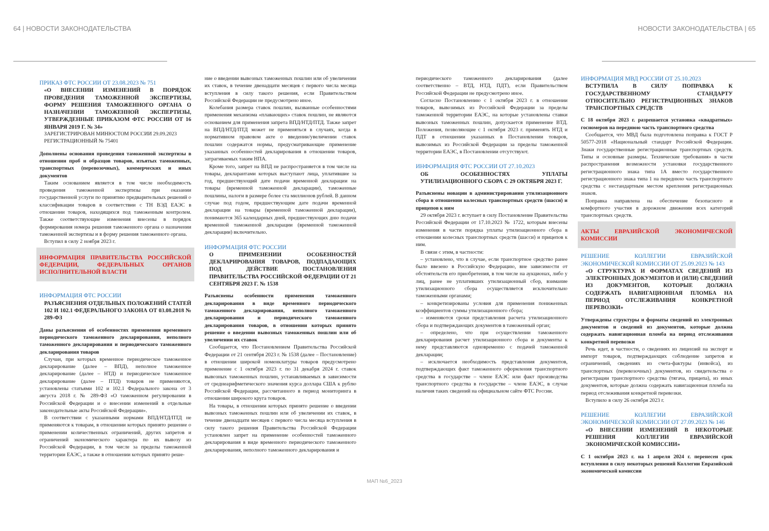64 | НОВОСТИ ЗАКОНОДАТЕЛЬСТВА НОВОСТИ ЗАКОНОДАТЕЛЬСТВА | 65
ПРИКАЗ ФТС РОССИИ ОТ 23.08.2023 № 751
«О ВНЕСЕНИИ ИЗМЕНЕНИЙ В ПОРЯДОК ПРОВЕДЕНИЯ ТАМОЖЕННОЙ ЭКСПЕРТИЗЫ, ФОРМУ РЕШЕНИЯ ТАМОЖЕННОГО ОРГАНА О НАЗНАЧЕНИИ ТАМОЖЕННОЙ ЭКСПЕРТИЗЫ, УТВЕРЖДЕННЫЕ ПРИКАЗОМ ФТС РОССИИ ОТ 16 ЯНВАРЯ 2019 Г. № 34»
ЗАРЕГИСТРИРОВАН МИНЮСТОМ РОССИИ 29.09.2023
РЕГИСТРАЦИОННЫЙ № 75401
Дополнены основания проведения таможенной экспертизы в отношении проб и образцов товаров, изъятых таможенных, транспортных (перевозочных), коммерческих и иных документов
Таким основанием является в том числе необходимость проведения таможенной экспертизы при оказании государственной услуги по принятию предварительных решений о классификации товаров в соответствии с ТН ВЭД ЕАЭС в отношении товаров, находящихся под таможенным контролем. Также соответствующие изменения внесены в порядок формирования номера решения таможенного органа о назначении таможенной экспертизы и в форму решения таможенного органа.
Вступил в силу 2 ноября 2023 г.
ИНФОРМАЦИЯ ПРАВИТЕЛЬСТВА РОССИЙСКОЙ ФЕДЕРАЦИИ, ФЕДЕРАЛЬНЫХ ОРГАНОВ ИСПОЛНИТЕЛЬНОЙ ВЛАСТИ
ИНФОРМАЦИЯ ФТС РОССИИ
РАЗЪЯСНЕНИЯ ОТДЕЛЬНЫХ ПОЛОЖЕНИЙ СТАТЕЙ 102 И 102.1 ФЕДЕРАЛЬНОГО ЗАКОНА ОТ 03.08.2018 № 289-ФЗ
Даны разъяснения об особенностях применения временного периодического таможенного декларирования, неполного таможенного декларирования и периодического таможенного декларирования товаров
Случаи, при которых временное периодическое таможенное декларирование (далее – ВПД), неполное таможенное декларирование (далее – НТД) и периодическое таможенное декларирование (далее – ПТД) товаров не применяются, установлены статьями 102 и 102.1 Федерального закона от 3 августа 2018 г. № 289-ФЗ «О таможенном регулировании в Российской Федерации и о внесении изменений в отдельные законодательные акты Российской Федерации».
В соответствии с указанными нормами ВПД/НТД/ПТД не применяются к товарам, в отношении которых принято решение о применении количественных ограничений, других запретов и ограничений экономического характера по их вывозу из Российской Федерации, в том числе за пределы таможенной территории ЕАЭС, а также в отношении которых принято реше-
ние о введении вывозных таможенных пошлин или об увеличении их ставок, в течение двенадцати месяцев с первого числа месяца вступления в силу такого решения, если Правительством Российской Федерации не предусмотрено иное.
Колебания размера ставок пошлин, вызванные особенностями применения механизма «плавающих» ставок пошлин, не являются основанием для применения запрета ВПД/НТД/ПТД. Также запрет на ВПД/НТД/ПТД может не применяться в случаях, когда в нормативном правовом акте о введении/увеличении ставок пошлин содержатся нормы, предусматривающие применение указанных особенностей декларирования в отношении товаров, затрагиваемых таким НПА.
Кроме того, запрет на ВПД не распространяется в том числе на товары, декларантами которых выступают лица, уплатившие за год, предшествующий дате подачи временной декларации на товары (временной таможенной декларации), таможенные пошлины, налоги в размере более ста миллионов рублей. В данном случае под годом, предшествующим дате подачи временной декларации на товары (временной таможенной декларации), понимаются 365 календарных дней, предшествующих дню подачи временной таможенной декларации (временной таможенной декларации) включительно.
ИНФОРМАЦИЯ ФТС РОССИИ
О ПРИМЕНЕНИИ ОСОБЕННОСТЕЙ ДЕКЛАРИРОВАНИЯ ТОВАРОВ, ПОДПАДАЮЩИХ ПОД ДЕЙСТВИЕ ПОСТАНОВЛЕНИЯ ПРАВИТЕЛЬСТВА РОССИЙСКОЙ ФЕДЕРАЦИИ ОТ 21 СЕНТЯБРЯ 2023 Г. № 1538
Разъяснены особенности применения таможенного декларирования в виде временного периодического таможенного декларирования, неполного таможенного декларирования и периодического таможенного декларирования товаров, в отношении которых принято решение о введении вывозных таможенных пошлин или об увеличении их ставок
Сообщается, что Постановлением Правительства Российской Федерации от 21 сентября 2023 г. № 1538 (далее – Постановление) в отношении широкой номенклатуры товаров предусмотрено применение с 1 октября 2023 г. по 31 декабря 2024 г. ставок вывозных таможенных пошлин, устанавливаемых в зависимости от среднеарифметического значения курса доллара США к рублю Российской Федерации, рассчитанного в период мониторинга в отношении широкого круга товаров.
На товары, в отношении которых принято решение о введении вывозных таможенных пошлин или об увеличении их ставок, в течение двенадцати месяцев с первого числа месяца вступления в силу такого решения Правительства Российской Федерации установлен запрет на применение особенностей таможенного декларирования в виде временного периодического таможенного декларирования, неполного таможенного декларирования и
периодического таможенного декларирования (далее соответственно – ВТД, НТД, ПДТ), если Правительством Российской Федерации не предусмотрено иное.
Согласно Постановлению с 1 октября 2023 г. в отношении товаров, вывозимых из Российской Федерации за пределы таможенной территории ЕАЭС, на которые установлены ставки вывозных таможенных пошлин, допускается применение ВТД. Положения, позволяющие с 1 октября 2023 г. применять НТД и ПДТ в отношении указанных в Постановлении товаров, вывозимых из Российской Федерации за пределы таможенной территории ЕАЭС, в Постановлении отсутствуют.
ИНФОРМАЦИЯ ФТС РОССИИ ОТ 27.10.2023
ОБ ОСОБЕННОСТЯХ УПЛАТЫ УТИЛИЗАЦИОННОГО СБОРА С 29 ОКТЯБРЯ 2023 Г.
Разъяснены новации в администрировании утилизационного сбора в отношении колесных транспортных средств (шасси) и прицепов к ним
29 октября 2023 г. вступает в силу Постановление Правительства Российской Федерации от 17.10.2023 № 1722, которым внесены изменения в части порядка уплаты утилизационного сбора в отношении колесных транспортных средств (шасси) и прицепов к ним.
В связи с этим, в частности:
– установлено, что в случае, если транспортное средство ранее было ввезено в Российскую Федерацию, вне зависимости от обстоятельств его приобретения, в том числе на аукционах, либо у лиц, ранее не уплативших утилизационный сбор, взимание утилизационного сбора осуществляется исключительно таможенными органами;
– конкретизированы условия для применения пониженных коэффициентов суммы утилизационного сбора;
– изменяются сроки представления расчета утилизационного сбора и подтверждающих документов в таможенный орган;
– определено, что при осуществлении таможенного декларирования расчет утилизационного сбора и документы к нему представляются одновременно с подачей таможенной декларации;
– исключается необходимость представления документов, подтверждающих факт таможенного оформления транспортного средства в государстве – члене ЕАЭС или факт производства транспортного средства в государстве – члене ЕАЭС, в случае наличия таких сведений на официальном сайте ФТС России.
ИНФОРМАЦИЯ МВД РОССИИ ОТ 25.10.2023
ВСТУПИЛА В СИЛУ ПОПРАВКА К ГОСУДАРСТВЕННОМУ СТАНДАРТУ ОТНОСИТЕЛЬНО РЕГИСТРАЦИОННЫХ ЗНАКОВ ТРАНСПОРТНЫХ СРЕДСТВ
С 18 октября 2023 г. разрешается установка «квадратных» госномеров на переднюю часть транспортного средства
Сообщается, что МВД была подготовлена поправка к ГОСТ Р 50577-2018 «Национальный стандарт Российской Федерации. Знаки государственные регистрационные транспортных средств. Типы и основные размеры. Технические требования» в части распространения возможности установки государственного регистрационного знака типа 1А вместо государственного регистрационного знака типа 1 на переднюю часть транспортного средства с нестандартным местом крепления регистрационных знаков.
Поправка направлена на обеспечение безопасного и комфортного участия в дорожном движении всех категорий транспортных средств.
АКТЫ ЕВРАЗИЙСКОЙ ЭКОНОМИЧЕСКОЙ КОМИССИИ
РЕШЕНИЕ КОЛЛЕГИИ ЕВРАЗИЙСКОЙ ЭКОНОМИЧЕСКОЙ КОМИССИИ ОТ 25.09.2023 № 143
«О СТРУКТУРАХ И ФОРМАТАХ СВЕДЕНИЙ ИЗ ЭЛЕКТРОННЫХ ДОКУМЕНТОВ И (ИЛИ) СВЕДЕНИЙ ИЗ ДОКУМЕНТОВ, КОТОРЫЕ ДОЛЖНА СОДЕРЖАТЬ НАВИГАЦИОННАЯ ПЛОМБА НА ПЕРИОД ОТСЛЕЖИВАНИЯ КОНКРЕТНОЙ ПЕРЕВОЗКИ»
Утверждены структуры и форматы сведений из электронных документов и сведений из документов, которые должна содержать навигационная пломба на период отслеживания конкретной перевозки
Речь идет, в частности, о сведениях из лицензий на экспорт и импорт товаров, подтверждающих соблюдение запретов и ограничений, сведениях из счета-фактуры (инвойса), из транспортных (перевозочных) документов, из свидетельства о регистрации транспортного средства (тягача, прицепа), из иных документов, которые должна содержать навигационная пломба на период отслеживания конкретной перевозки.
Вступило в силу 26 октября 2023 г.
РЕШЕНИЕ КОЛЛЕГИИ ЕВРАЗИЙСКОЙ ЭКОНОМИЧЕСКОЙ КОМИССИИ ОТ 27.09.2023 № 146
«О ВНЕСЕНИИ ИЗМЕНЕНИЙ В НЕКОТОРЫЕ РЕШЕНИЯ КОЛЛЕГИИ ЕВРАЗИЙСКОЙ ЭКОНОМИЧЕСКОЙ КОМИССИИ»
С 1 октября 2023 г. на 1 апреля 2024 г. перенесен срок вступления в силу некоторых решений Коллегии Евразийской экономической комиссии
МАП №6_2023